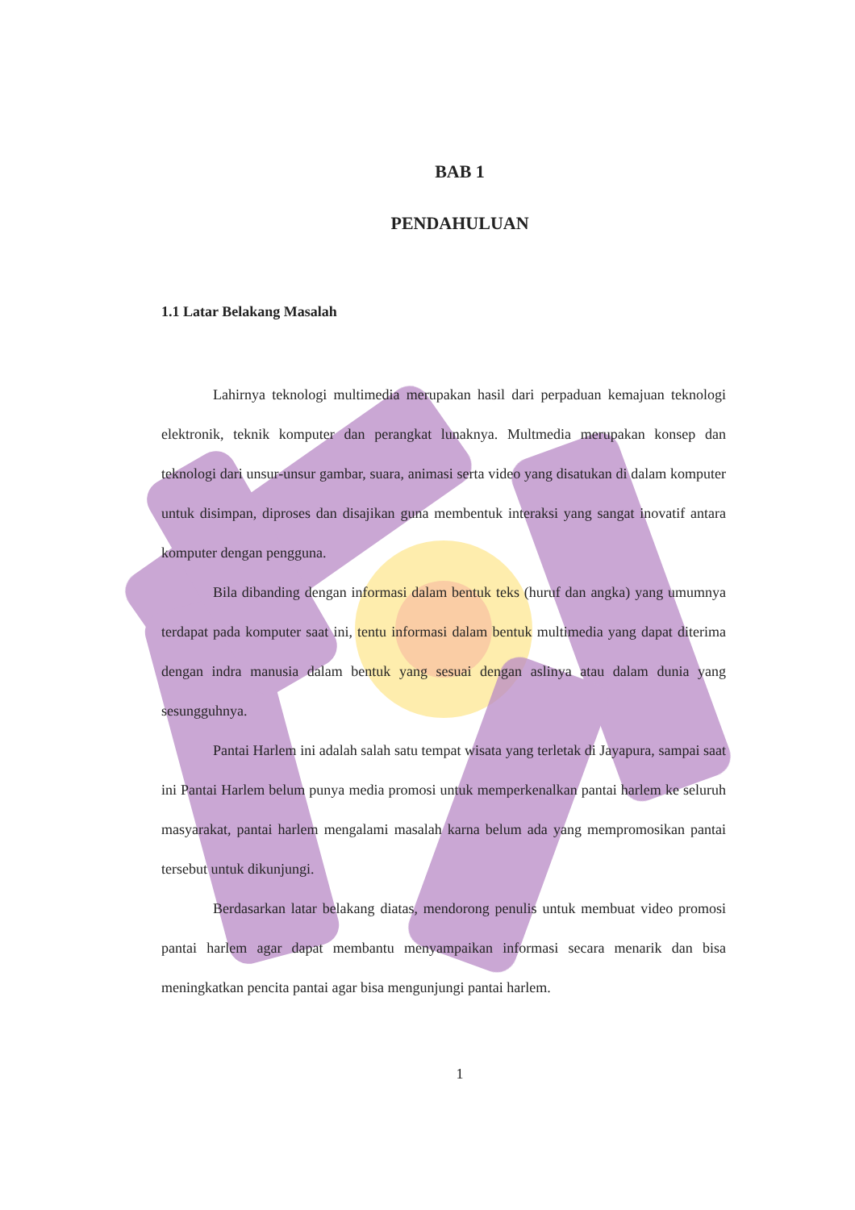BAB 1
PENDAHULUAN
1.1 Latar Belakang Masalah
Lahirnya teknologi multimedia merupakan hasil dari perpaduan kemajuan teknologi elektronik, teknik komputer dan perangkat lunaknya. Multmedia merupakan konsep dan teknologi dari unsur-unsur gambar, suara, animasi serta video yang disatukan di dalam komputer untuk disimpan, diproses dan disajikan guna membentuk interaksi yang sangat inovatif antara komputer dengan pengguna.
Bila dibanding dengan informasi dalam bentuk teks (huruf dan angka) yang umumnya terdapat pada komputer saat ini, tentu informasi dalam bentuk multimedia yang dapat diterima dengan indra manusia dalam bentuk yang sesuai dengan aslinya atau dalam dunia yang sesungguhnya.
Pantai Harlem ini adalah salah satu tempat wisata yang terletak di Jayapura, sampai saat ini Pantai Harlem belum punya media promosi untuk memperkenalkan pantai harlem ke seluruh masyarakat, pantai harlem mengalami masalah karna belum ada yang mempromosikan pantai tersebut untuk dikunjungi.
Berdasarkan latar belakang diatas, mendorong penulis untuk membuat video promosi pantai harlem agar dapat membantu menyampaikan informasi secara menarik dan bisa meningkatkan pencita pantai agar bisa mengunjungi pantai harlem.
1